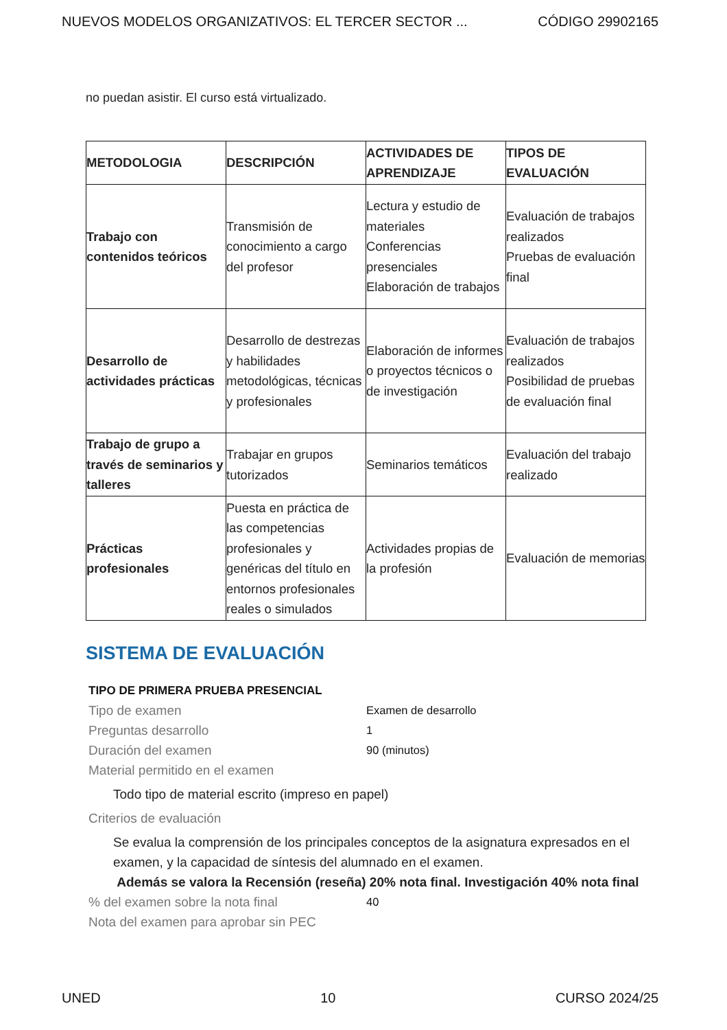NUEVOS MODELOS ORGANIZATIVOS: EL TERCER SECTOR ... CÓDIGO 29902165
no puedan asistir. El curso está virtualizado.
| METODOLOGIA | DESCRIPCIÓN | ACTIVIDADES DE APRENDIZAJE | TIPOS DE EVALUACIÓN |
| --- | --- | --- | --- |
| Trabajo con contenidos teóricos | Transmisión de conocimiento a cargo del profesor | Lectura y estudio de materiales Conferencias presenciales Elaboración de trabajos | Evaluación de trabajos realizados Pruebas de evaluación final |
| Desarrollo de actividades prácticas | Desarrollo de destrezas y habilidades metodológicas, técnicas y profesionales | Elaboración de informes o proyectos técnicos o de investigación | Evaluación de trabajos realizados Posibilidad de pruebas de evaluación final |
| Trabajo de grupo a través de seminarios y talleres | Trabajar en grupos tutorizados | Seminarios temáticos | Evaluación del trabajo realizado |
| Prácticas profesionales | Puesta en práctica de las competencias profesionales y genéricas del título en entornos profesionales reales o simulados | Actividades propias de la profesión | Evaluación de memorias |
SISTEMA DE EVALUACIÓN
TIPO DE PRIMERA PRUEBA PRESENCIAL
Tipo de examen Examen de desarrollo
Preguntas desarrollo 1
Duración del examen 90 (minutos)
Material permitido en el examen
Todo tipo de material escrito (impreso en papel)
Criterios de evaluación
Se evalua la comprensión de los principales conceptos de la asignatura expresados en el examen, y la capacidad de síntesis del alumnado en el examen.
Además se valora la Recensión (reseña) 20% nota final. Investigación 40% nota final
% del examen sobre la nota final 40
Nota del examen para aprobar sin PEC
UNED 10 CURSO 2024/25